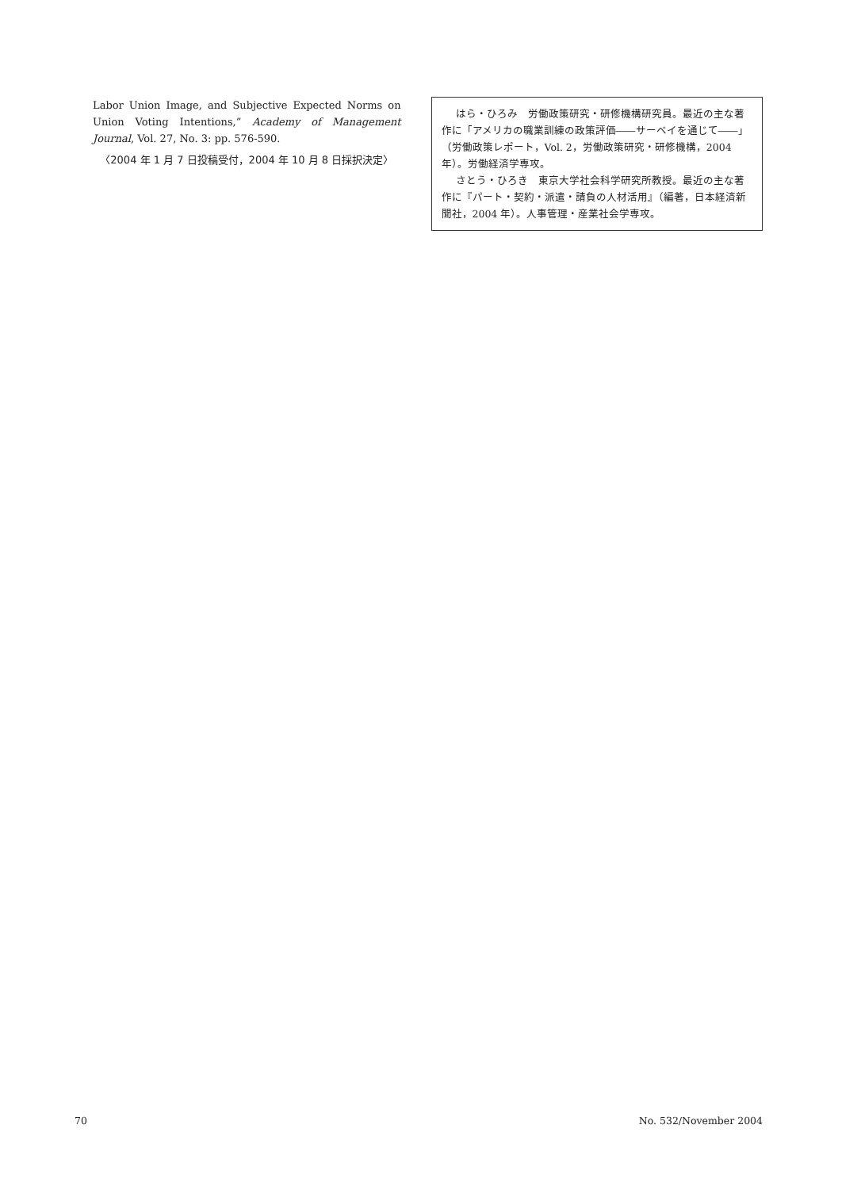Labor Union Image, and Subjective Expected Norms on Union Voting Intentions,” Academy of Management Journal, Vol. 27, No. 3: pp. 576-590.
〈2004 年 1 月 7 日投稿受付，2004 年 10 月 8 日採択決定〉
はら・ひろみ　労働政策研究・研修機構研究員。最近の主な著作に「アメリカの職業訓練の政策評価――サーベイを通じて――」（労働政策レポート，Vol. 2，労働政策研究・研修機構，2004 年）。労働経済学専攻。
さとう・ひろき　東京大学社会科学研究所教授。最近の主な著作に『パート・契約・派遣・請負の人材活用』（編著，日本経済新聞社，2004 年）。人事管理・産業社会学専攻。
70 No. 532/November 2004